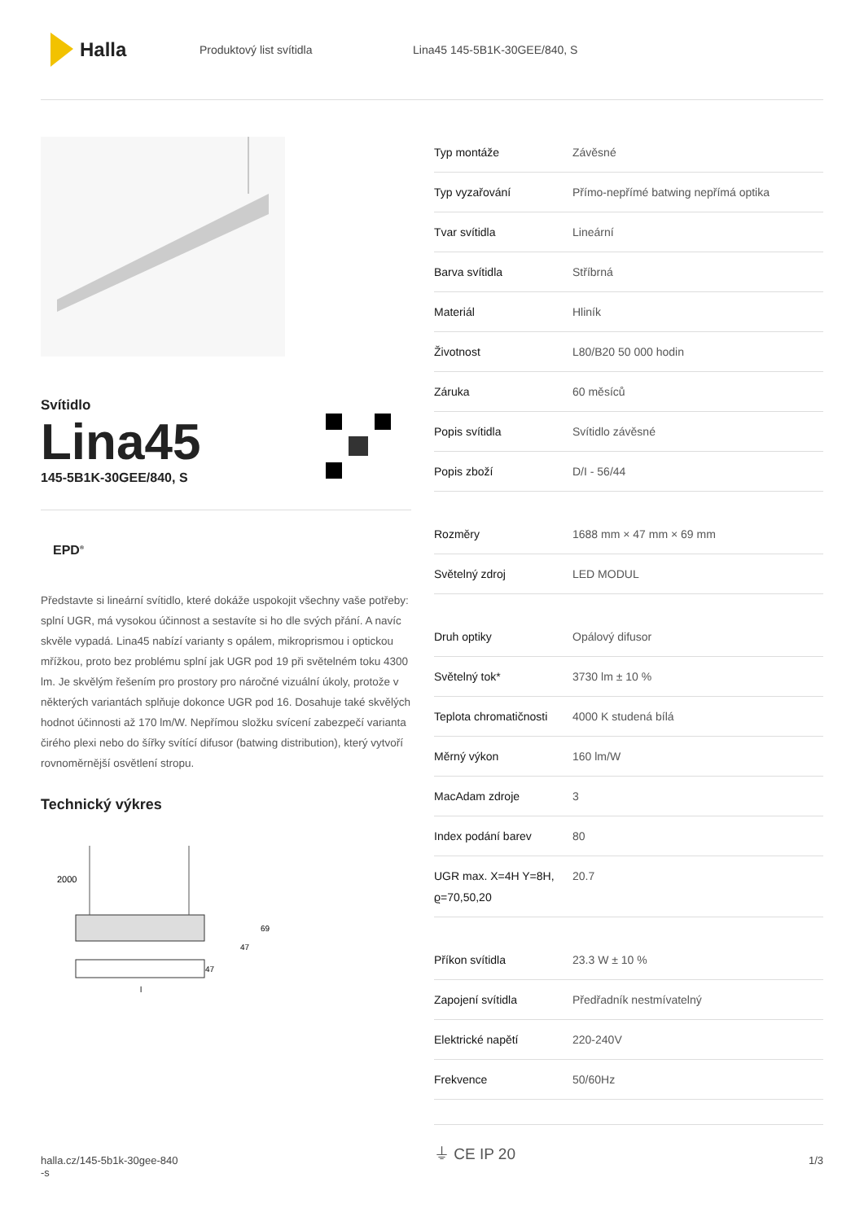Halla
Produktový list svítidla Lina45 145-5B1K-30GEE/840, S
Svítidlo
Lina45
145-5B1K-30GEE/840, S
EPD<sup>®</sup>
Představte si lineární svítidlo, které dokáže uspokojit všechny vaše potřeby: splní UGR, má vysokou účinnost a sestavíte si ho dle svých přání. A navíc skvěle vypadá. Lina45 nabízí varianty s opálem, mikroprismou i optickou mřížkou, proto bez problému splní jak UGR pod 19 při světelném toku 4300 lm. Je skvělým řešením pro prostory pro náročné vizuální úkoly, protože v některých variantách splňuje dokonce UGR pod 16. Dosahuje také skvělých hodnot účinnosti až 170 lm/W. Nepřímou složku svícení zabezpečí varianta čirého plexi nebo do šířky svítící difusor (batwing distribution), který vytvoří rovnoměrnější osvětlení stropu.
Technický výkres
2000
69
47
47
l
| Typ montáže | Závěsné |
| Typ vyzařování | Přímo-nepřímé batwing nepřímá optika |
| Tvar svítidla | Lineární |
| Barva svítidla | Stříbrná |
| Materiál | Hliník |
| Životnost | L80/B20 50 000 hodin |
| Záruka | 60 měsíců |
| Popis svítidla | Svítidlo závěsné |
| Popis zboží | D/I - 56/44 |
| Rozměry | 1688 mm × 47 mm × 69 mm |
| Světelný zdroj | LED MODUL |
| Druh optiky | Opálový difusor |
| Světelný tok* | 3730 lm ± 10 % |
| Teplota chromatičnosti | 4000 K studená bílá |
| Měrný výkon | 160 lm/W |
| MacAdam zdroje | 3 |
| Index podání barev | 80 |
| UGR max. X=4H Y=8H, ϱ=70,50,20 | 20.7 |
| Příkon svítidla | 23.3 W ± 10 % |
| Zapojení svítidla | Předřadník nestmívatelný |
| Elektrické napětí | 220-240V |
| Frekvence | 50/60Hz |
⏚ CE IP 20
halla.cz/145-5b1k-30gee-840
-s 1/3